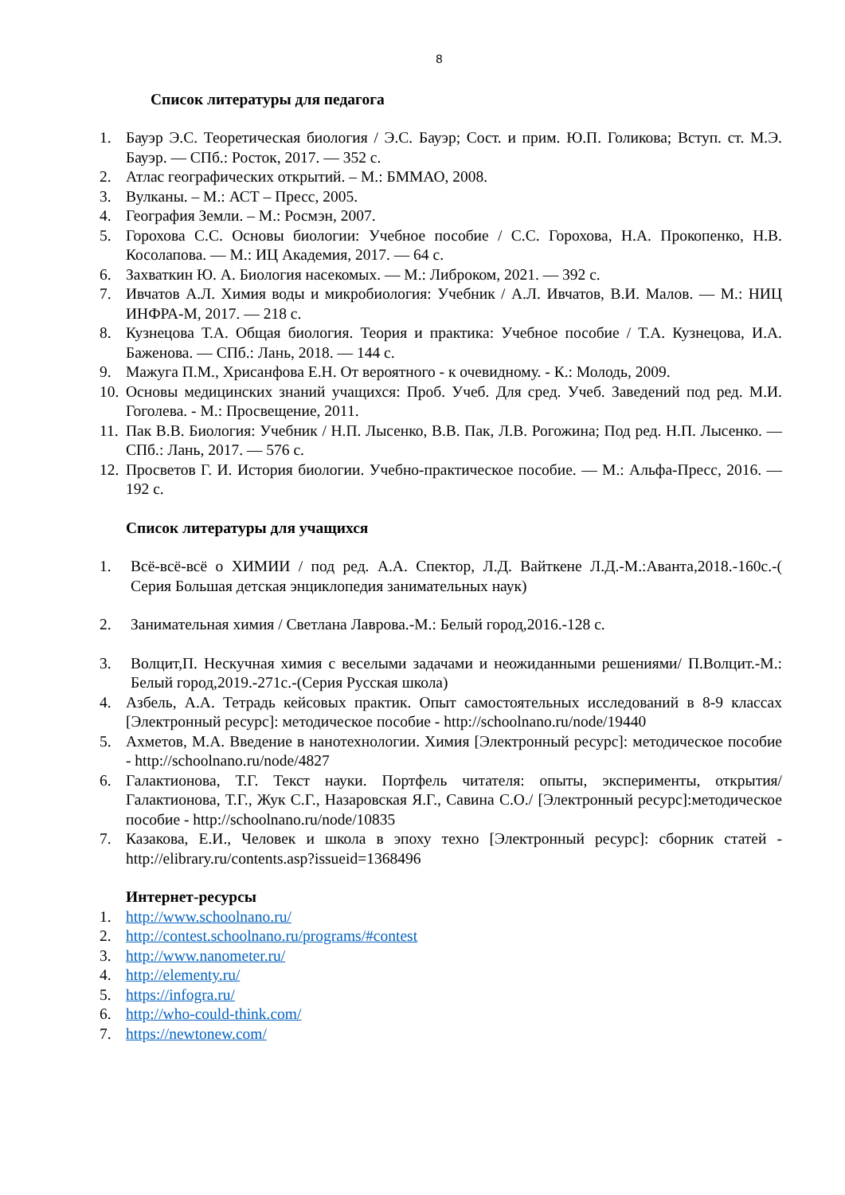8
Список литературы для педагога
1. Бауэр Э.С. Теоретическая биология / Э.С. Бауэр; Сост. и прим. Ю.П. Голикова; Вступ. ст. М.Э. Бауэр. — СПб.: Росток, 2017. — 352 с.
2. Атлас географических открытий. – М.: БММАО, 2008.
3. Вулканы. – М.: АСТ – Пресс, 2005.
4. География Земли. – М.: Росмэн, 2007.
5. Горохова С.С. Основы биологии: Учебное пособие / С.С. Горохова, Н.А. Прокопенко, Н.В. Косолапова. — М.: ИЦ Академия, 2017. — 64 с.
6. Захваткин Ю. А. Биология насекомых. — М.: Либроком, 2021. — 392 с.
7. Ивчатов А.Л. Химия воды и микробиология: Учебник / А.Л. Ивчатов, В.И. Малов. — М.: НИЦ ИНФРА-М, 2017. — 218 с.
8. Кузнецова Т.А. Общая биология. Теория и практика: Учебное пособие / Т.А. Кузнецова, И.А. Баженова. — СПб.: Лань, 2018. — 144 с.
9. Мажуга П.М., Хрисанфова Е.Н. От вероятного - к очевидному. - К.: Молодь, 2009.
10. Основы медицинских знаний учащихся: Проб. Учеб. Для сред. Учеб. Заведений под ред. М.И. Гоголева. - М.: Просвещение, 2011.
11. Пак В.В. Биология: Учебник / Н.П. Лысенко, В.В. Пак, Л.В. Рогожина; Под ред. Н.П. Лысенко. — СПб.: Лань, 2017. — 576 с.
12. Просветов Г. И. История биологии. Учебно-практическое пособие. — М.: Альфа-Пресс, 2016. — 192 с.
Список литературы для учащихся
1. Всё-всё-всё о ХИМИИ / под ред. А.А. Спектор, Л.Д. Вайткене Л.Д.-М.:Аванта,2018.-160с.-( Серия Большая детская энциклопедия занимательных наук)
2. Занимательная химия / Светлана Лаврова.-М.: Белый город,2016.-128 с.
3. Волцит,П. Нескучная химия с веселыми задачами и неожиданными решениями/ П.Волцит.-М.: Белый город,2019.-271с.-(Серия Русская школа)
4. Азбель, А.А. Тетрадь кейсовых практик. Опыт самостоятельных исследований в 8-9 классах [Электронный ресурс]: методическое пособие - http://schoolnano.ru/node/19440
5. Ахметов, М.А. Введение в нанотехнологии. Химия [Электронный ресурс]: методическое пособие - http://schoolnano.ru/node/4827
6. Галактионова, Т.Г. Текст науки. Портфель читателя: опыты, эксперименты, открытия/ Галактионова, Т.Г., Жук С.Г., Назаровская Я.Г., Савина С.О./ [Электронный ресурс]:методическое пособие - http://schoolnano.ru/node/10835
7. Казакова, Е.И., Человек и школа в эпоху техно [Электронный ресурс]: сборник статей - http://elibrary.ru/contents.asp?issueid=1368496
Интернет-ресурсы
1. http://www.schoolnano.ru/
2. http://contest.schoolnano.ru/programs/#contest
3. http://www.nanometer.ru/
4. http://elementy.ru/
5. https://infogra.ru/
6. http://who-could-think.com/
7. https://newtonew.com/